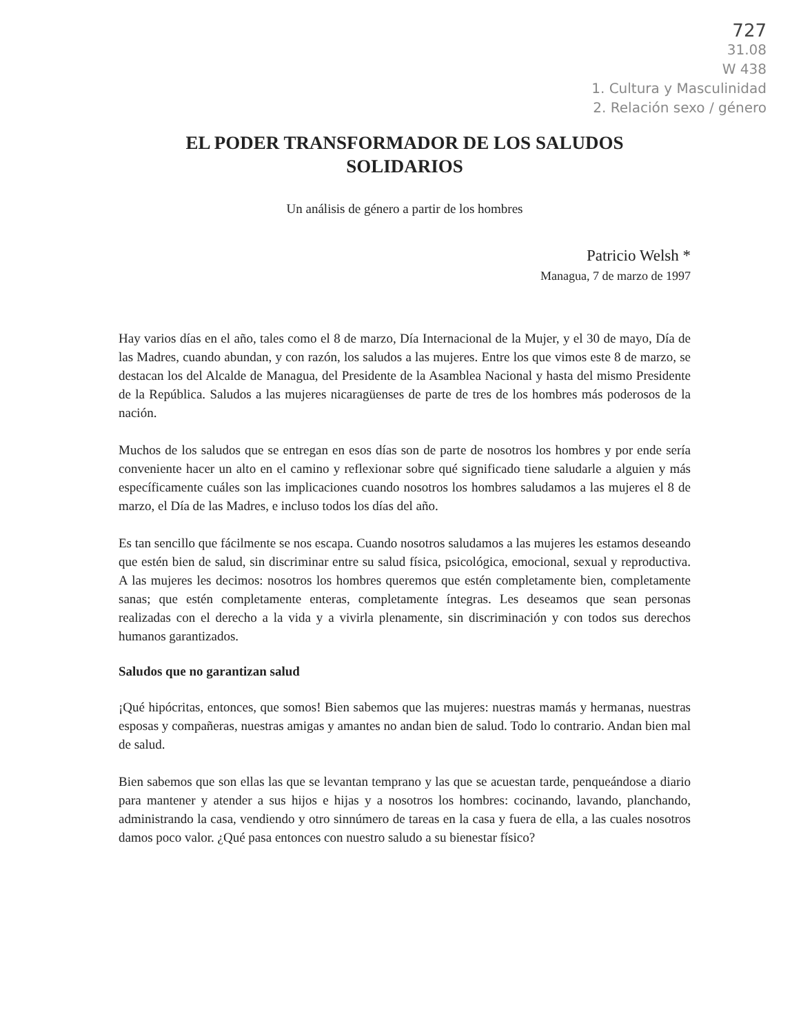727
31.08
W 438
1. Cultura y Masculinidad
2. Relación sexo / género
EL PODER TRANSFORMADOR DE LOS SALUDOS
SOLIDARIOS
Un análisis de género a partir de los hombres
Patricio Welsh *
Managua, 7 de marzo de 1997
Hay varios días en el año, tales como el 8 de marzo, Día Internacional de la Mujer, y el 30 de mayo, Día de las Madres, cuando abundan, y con razón, los saludos a las mujeres. Entre los que vimos este 8 de marzo, se destacan los del Alcalde de Managua, del Presidente de la Asamblea Nacional y hasta del mismo Presidente de la República. Saludos a las mujeres nicaragüenses de parte de tres de los hombres más poderosos de la nación.
Muchos de los saludos que se entregan en esos días son de parte de nosotros los hombres y por ende sería conveniente hacer un alto en el camino y reflexionar sobre qué significado tiene saludarle a alguien y más específicamente cuáles son las implicaciones cuando nosotros los hombres saludamos a las mujeres el 8 de marzo, el Día de las Madres, e incluso todos los días del año.
Es tan sencillo que fácilmente se nos escapa. Cuando nosotros saludamos a las mujeres les estamos deseando que estén bien de salud, sin discriminar entre su salud física, psicológica, emocional, sexual y reproductiva. A las mujeres les decimos: nosotros los hombres queremos que estén completamente bien, completamente sanas; que estén completamente enteras, completamente íntegras. Les deseamos que sean personas realizadas con el derecho a la vida y a vivirla plenamente, sin discriminación y con todos sus derechos humanos garantizados.
Saludos que no garantizan salud
¡Qué hipócritas, entonces, que somos! Bien sabemos que las mujeres: nuestras mamás y hermanas, nuestras esposas y compañeras, nuestras amigas y amantes no andan bien de salud. Todo lo contrario. Andan bien mal de salud.
Bien sabemos que son ellas las que se levantan temprano y las que se acuestan tarde, penqueándose a diario para mantener y atender a sus hijos e hijas y a nosotros los hombres: cocinando, lavando, planchando, administrando la casa, vendiendo y otro sinnúmero de tareas en la casa y fuera de ella, a las cuales nosotros damos poco valor. ¿Qué pasa entonces con nuestro saludo a su bienestar físico?